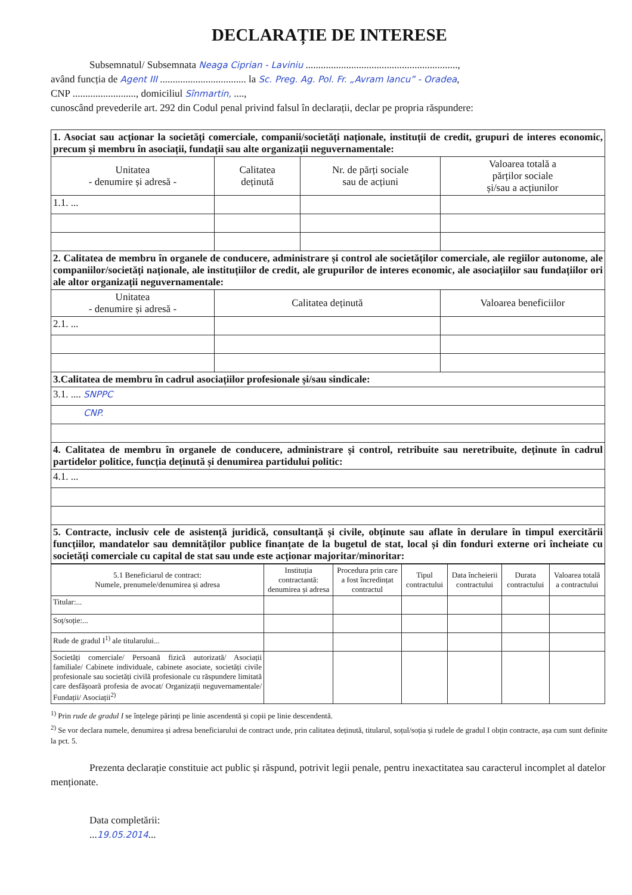DECLARAȚIE DE INTERESE
Subsemnatul/ Subsemnata Neaga Ciprian - Laviniu ............................................................,
având funcția de Agent III .................................. la Sc. Preg. Ag. Pol. Fr. „Avram Iancu” - Oradea,
CNP ........................., domiciliul Sînmartin, ....,
cunoscând prevederile art. 292 din Codul penal privind falsul în declarații, declar pe propria răspundere:
| 1. Asociat sau acționar la societăți comerciale, companii/societăți naționale, instituții de credit, grupuri de interes economic, precum și membru în asociații, fundații sau alte organizații neguvernamentale: | | | |
| Unitatea - denumire și adresă - | Calitatea deținută | Nr. de părți sociale sau de acțiuni | Valoarea totală a părților sociale și/sau a acțiunilor |
| 1.1. ... | | | |
| 2. Calitatea de membru în organele de conducere, administrare și control ale societăților comerciale, ale regiilor autonome, ale companiilor/societăți naționale, ale instituțiilor de credit, ale grupurilor de interes economic, ale asociațiilor sau fundațiilor ori ale altor organizații neguvernamentale: | | | |
| Unitatea - denumire și adresă - | Calitatea deținută | | Valoarea beneficiilor |
| 2.1. ... | | | |
| 3.Calitatea de membru în cadrul asociațiilor profesionale și/sau sindicale: | | | |
| 3.1. .... SNPPC | | | |
| CNP. | | | |
| 4. Calitatea de membru în organele de conducere, administrare și control, retribuite sau neretribuite, deținute în cadrul partidelor politice, funcția deținută și denumirea partidului politic: | | | |
| 4.1. ... | | | |
| 5. Contracte, inclusiv cele de asistență juridică, consultanță și civile, obținute sau aflate în derulare în timpul exercitării funcțiilor, mandatelor sau demnităților publice finanțate de la bugetul de stat, local și din fonduri externe ori încheiate cu societăți comerciale cu capital de stat sau unde este acționar majoritar/minoritar: | | | |
| 5.1 Beneficiarul de contract: Numele, prenumele/denumirea și adresa | Instituția contractantă: denumirea și adresa | Procedura prin care a fost încredințat contractul | Tipul contractului | Data încheierii contractului | Durata contractului | Valoarea totală a contractului |
| --- | --- | --- | --- | --- | --- | --- |
| Titular:... | | | | | | |
| Soț/soție:... | | | | | | |
| Rude de gradul I<sup>1)</sup> ale titularului... | | | | | | |
| Societăți comerciale/ Persoană fizică autorizată/ Asociații familiale/ Cabinete individuale, cabinete asociate, societăți civile profesionale sau societăți civilă profesionale cu răspundere limitată care desfășoară profesia de avocat/ Organizații neguvernamentale/ Fundații/ Asociații<sup>2)</sup> | | | | | | |
<sup>1)</sup> Prin rude de gradul I se înțelege părinți pe linie ascendentă și copii pe linie descendentă.
<sup>2)</sup> Se vor declara numele, denumirea și adresa beneficiarului de contract unde, prin calitatea deținută, titularul, soțul/soția și rudele de gradul I obțin contracte, așa cum sunt definite la pct. 5.
Prezenta declarație constituie act public și răspund, potrivit legii penale, pentru inexactitatea sau caracterul incomplet al datelor menționate.
Data completării:
...19.05.2014...